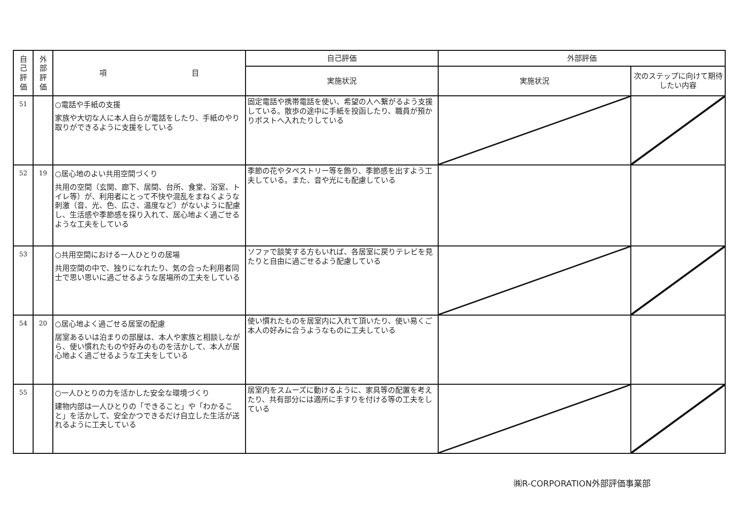| 自 己 評 価 | 外 部 評 価 | 項 目 | 自己評価 | 外部評価 | |
| --- | --- | --- | --- | --- | --- |
| | | | 実施状況 | 実施状況 | 次のステップに向けて期待したい内容 |
| 51 | | ○電話や手紙の支援 家族や大切な人に本人自らが電話をしたり、手紙のやり取りができるように支援をしている | 固定電話や携帯電話を使い、希望の人へ繫がるよう支援している。散歩の途中に手紙を投函したり、職員が預かりポストへ入れたりしている | | |
| 52 | 19 | ○居心地のよい共用空間づくり 共用の空間（玄関、廊下、居間、台所、食堂、浴室、トイレ等）が、利用者にとって不快や混乱をまねくような刺激（音、光、色、広さ、温度など）がないように配慮し、生活感や季節感を採り入れて、居心地よく過ごせるような工夫をしている | 季節の花やタペストリー等を飾り、季節感を出すよう工夫している。また、音や光にも配慮している | | |
| 53 | | ○共用空間における一人ひとりの居場 共用空間の中で、独りになれたり、気の合った利用者同士で思い思いに過ごせるような居場所の工夫をしている | ソファで談笑する方もいれば、各居室に戻りテレビを見たりと自由に過ごせるよう配慮している | | |
| 54 | 20 | ○居心地よく過ごせる居室の配慮 居室あるいは泊まりの部屋は、本人や家族と相談しながら、使い慣れたものや好みのものを活かして、本人が居心地よく過ごせるような工夫をしている | 使い慣れたものを居室内に入れて頂いたり、使い易くご本人の好みに合うようなものに工夫している | | |
| 55 | | ○一人ひとりの力を活かした安全な環境づくり 建物内部は一人ひとりの「できること」や「わかること」を活かして、安全かつできるだけ自立した生活が送れるように工夫している | 居室内をスムーズに動けるように、家具等の配置を考えたり、共有部分には適所に手すりを付ける等の工夫をしている | | |
㈱R-CORPORATION外部評価事業部